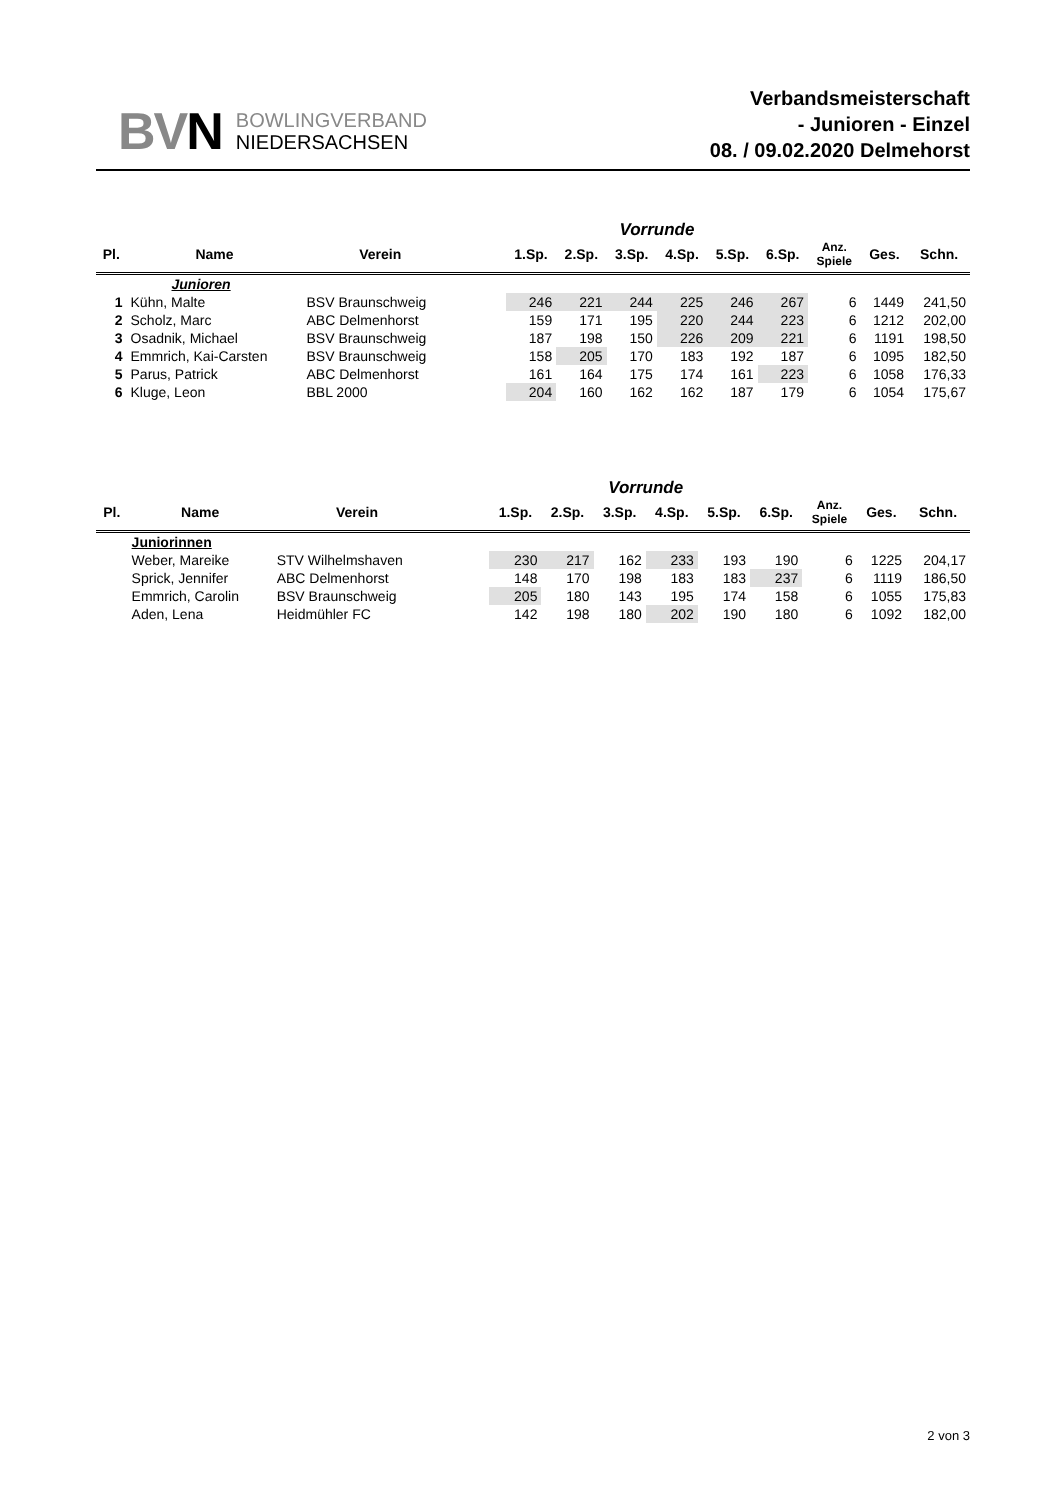BVN
BOWLINGVERBAND
NIEDERSACHSEN
Verbandsmeisterschaft
- Junioren - Einzel
08. / 09.02.2020 Delmehorst
| | | | | Vorrunde | | | | | | | | |
| --- | --- | --- | --- | --- | --- | --- | --- | --- | --- | --- | --- | --- |
| Pl. | Name | Verein | | 1.Sp. | 2.Sp. | 3.Sp. | 4.Sp. | 5.Sp. | 6.Sp. | Anz. Spiele | Ges. | Schn. |
| | Junioren | | | | | | | | | | | |
| 1 | Kühn, Malte | BSV Braunschweig | | 246 | 221 | 244 | 225 | 246 | 267 | 6 | 1449 | 241,50 |
| 2 | Scholz, Marc | ABC Delmenhorst | | 159 | 171 | 195 | 220 | 244 | 223 | 6 | 1212 | 202,00 |
| 3 | Osadnik, Michael | BSV Braunschweig | | 187 | 198 | 150 | 226 | 209 | 221 | 6 | 1191 | 198,50 |
| 4 | Emmrich, Kai-Carsten | BSV Braunschweig | | 158 | 205 | 170 | 183 | 192 | 187 | 6 | 1095 | 182,50 |
| 5 | Parus, Patrick | ABC Delmenhorst | | 161 | 164 | 175 | 174 | 161 | 223 | 6 | 1058 | 176,33 |
| 6 | Kluge, Leon | BBL 2000 | | 204 | 160 | 162 | 162 | 187 | 179 | 6 | 1054 | 175,67 |
| | | | | Vorrunde | | | | | | | | |
| --- | --- | --- | --- | --- | --- | --- | --- | --- | --- | --- | --- | --- |
| Pl. | Name | Verein | | 1.Sp. | 2.Sp. | 3.Sp. | 4.Sp. | 5.Sp. | 6.Sp. | Anz. Spiele | Ges. | Schn. |
| | Juniorinnen | | | | | | | | | | | |
| | Weber, Mareike | STV Wilhelmshaven | | 230 | 217 | 162 | 233 | 193 | 190 | 6 | 1225 | 204,17 |
| | Sprick, Jennifer | ABC Delmenhorst | | 148 | 170 | 198 | 183 | 183 | 237 | 6 | 1119 | 186,50 |
| | Emmrich, Carolin | BSV Braunschweig | | 205 | 180 | 143 | 195 | 174 | 158 | 6 | 1055 | 175,83 |
| | Aden, Lena | Heidmühler FC | | 142 | 198 | 180 | 202 | 190 | 180 | 6 | 1092 | 182,00 |
2 von 3